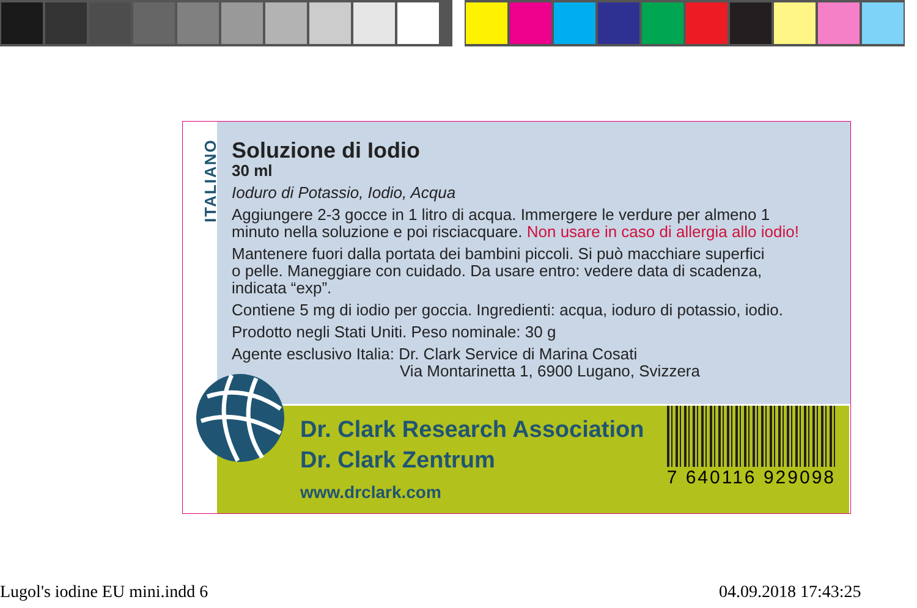ITALIANO
Soluzione di Iodio
30 ml
Ioduro di Potassio, Iodio, Acqua
Aggiungere 2-3 gocce in 1 litro di acqua. Immergere le verdure per almeno 1
minuto nella soluzione e poi risciacquare. Non usare in caso di allergia allo iodio!
Mantenere fuori dalla portata dei bambini piccoli. Si può macchiare superfici
o pelle. Maneggiare con cuidado. Da usare entro: vedere data di scadenza,
indicata “exp”.
Contiene 5 mg di iodio per goccia. Ingredienti: acqua, ioduro di potassio, iodio.
Prodotto negli Stati Uniti. Peso nominale: 30 g
Agente esclusivo Italia: Dr. Clark Service di Marina Cosati
Via Montarinetta 1, 6900 Lugano, Svizzera
Dr. Clark Research Association
Dr. Clark Zentrum
www.drclark.com
7 640116 929098
Lugol's iodine EU mini.indd 6 04.09.2018 17:43:25